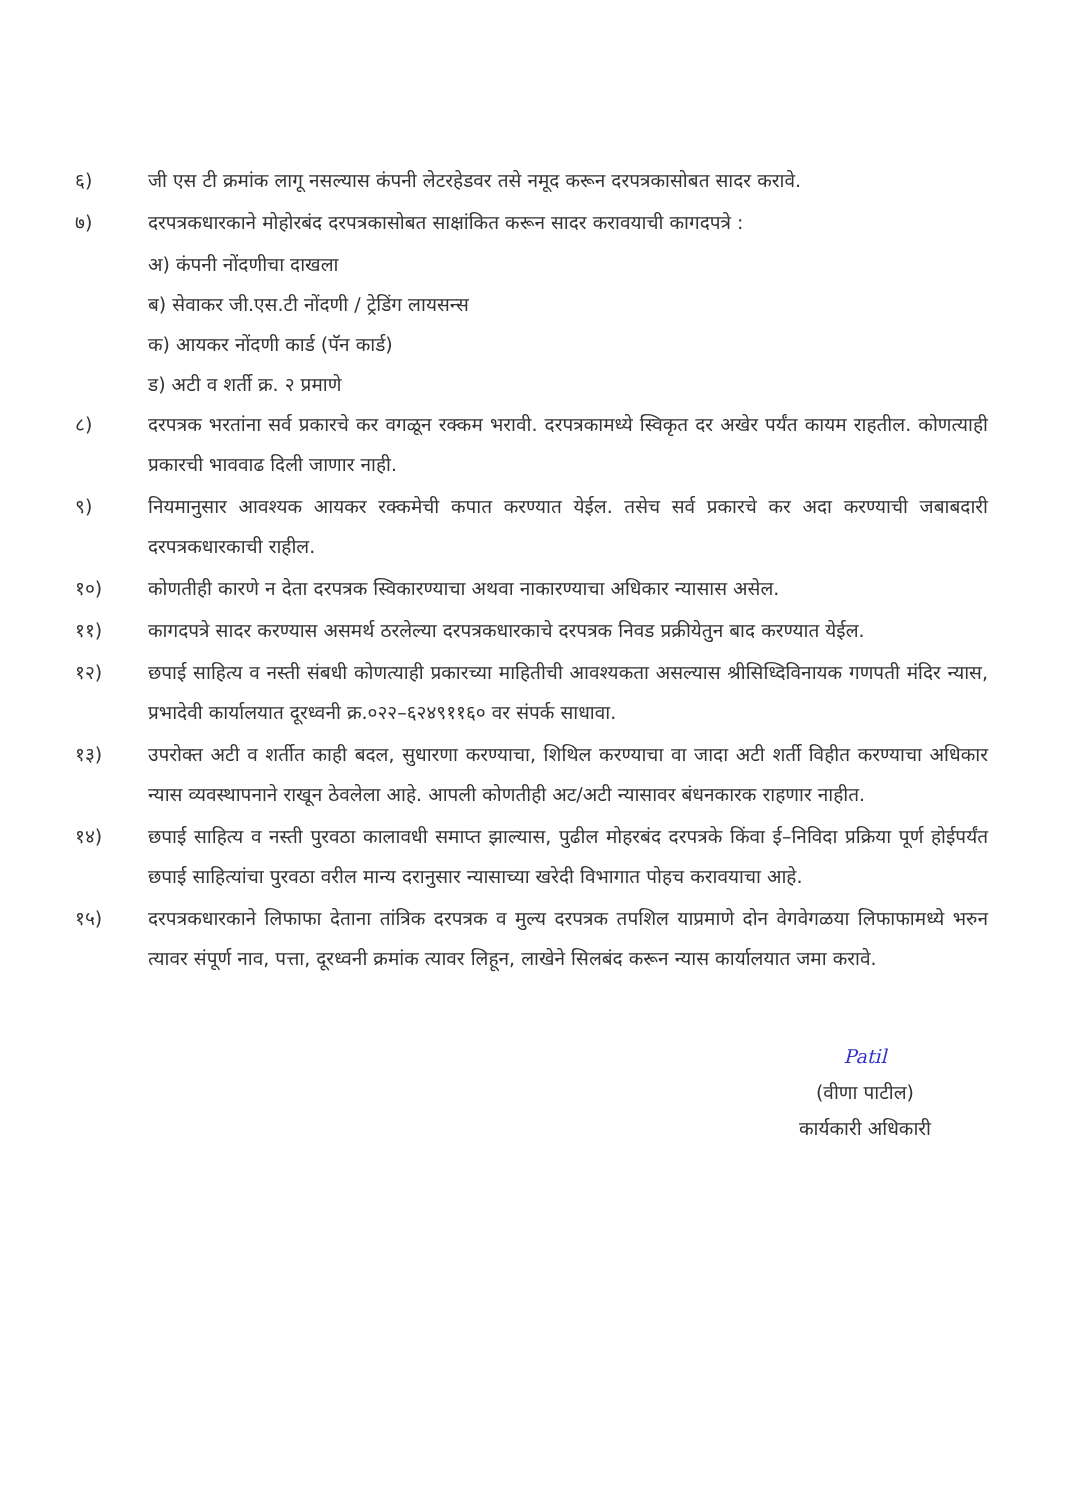६) जी एस टी क्रमांक लागू नसल्यास कंपनी लेटरहेडवर तसे नमूद करून दरपत्रकासोबत सादर करावे.
७) दरपत्रकधारकाने मोहोरबंद दरपत्रकासोबत साक्षांकित करून सादर करावयाची कागदपत्रे :
अ) कंपनी नोंदणीचा दाखला
ब) सेवाकर जी.एस.टी नोंदणी / ट्रेडिंग लायसन्स
क) आयकर नोंदणी कार्ड (पॅन कार्ड)
ड) अटी व शर्ती क्र. २ प्रमाणे
८) दरपत्रक भरतांना सर्व प्रकारचे कर वगळून रक्कम भरावी. दरपत्रकामध्ये स्विकृत दर अखेर पर्यंत कायम राहतील. कोणत्याही प्रकारची भाववाढ दिली जाणार नाही.
९) नियमानुसार आवश्यक आयकर रक्कमेची कपात करण्यात येईल. तसेच सर्व प्रकारचे कर अदा करण्याची जबाबदारी दरपत्रकधारकाची राहील.
१०) कोणतीही कारणे न देता दरपत्रक स्विकारण्याचा अथवा नाकारण्याचा अधिकार न्यासास असेल.
११) कागदपत्रे सादर करण्यास असमर्थ ठरलेल्या दरपत्रकधारकाचे दरपत्रक निवड प्रक्रीयेतुन बाद करण्यात येईल.
१२) छपाई साहित्य व नस्ती संबधी कोणत्याही प्रकारच्या माहितीची आवश्यकता असल्यास श्रीसिध्दिविनायक गणपती मंदिर न्यास, प्रभादेवी कार्यालयात दूरध्वनी क्र.०२२–६२४९११६० वर संपर्क साधावा.
१३) उपरोक्त अटी व शर्तीत काही बदल, सुधारणा करण्याचा, शिथिल करण्याचा वा जादा अटी शर्ती विहीत करण्याचा अधिकार न्यास व्यवस्थापनाने राखून ठेवलेला आहे. आपली कोणतीही अट/अटी न्यासावर बंधनकारक राहणार नाहीत.
१४) छपाई साहित्य व नस्ती पुरवठा कालावधी समाप्त झाल्यास, पुढील मोहरबंद दरपत्रके किंवा ई–निविदा प्रक्रिया पूर्ण होईपर्यंत छपाई साहित्यांचा पुरवठा वरील मान्य दरानुसार न्यासाच्या खरेदी विभागात पोहच करावयाचा आहे.
१५) दरपत्रकधारकाने लिफाफा देताना तांत्रिक दरपत्रक व मुल्य दरपत्रक तपशिल याप्रमाणे दोन वेगवेगळया लिफाफामध्ये भरुन त्यावर संपूर्ण नाव, पत्ता, दूरध्वनी क्रमांक त्यावर लिहून, लाखेने सिलबंद करून न्यास कार्यालयात जमा करावे.
Patil
(वीणा पाटील)
कार्यकारी अधिकारी